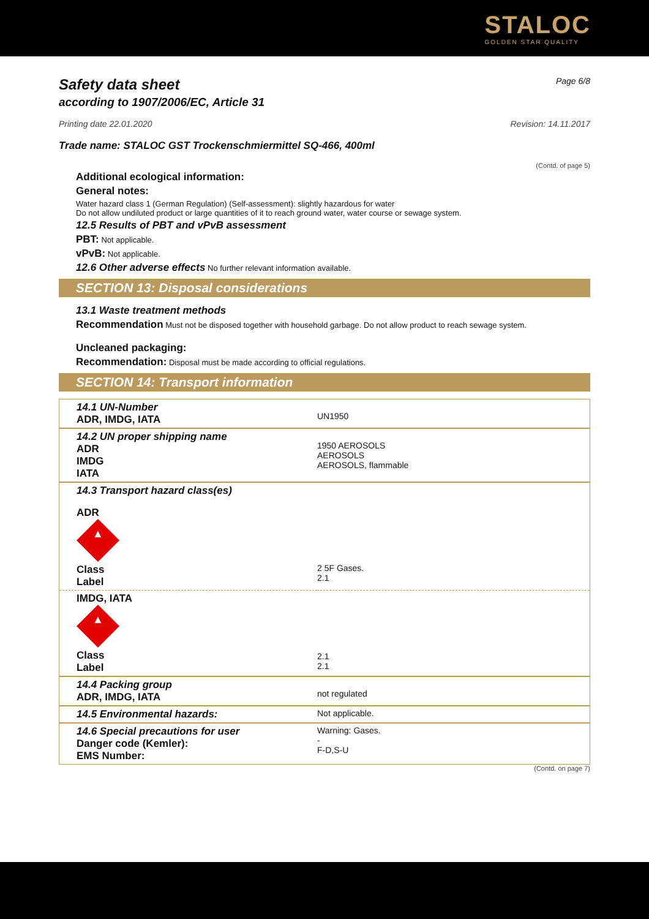STALOC
GOLDEN STAR QUALITY
Safety data sheet Page 6/8
according to 1907/2006/EC, Article 31
Printing date 22.01.2020 Revision: 14.11.2017
Trade name: STALOC GST Trockenschmiermittel SQ-466, 400ml
(Contd. of page 5)
Additional ecological information:
General notes:
Water hazard class 1 (German Regulation) (Self-assessment): slightly hazardous for water
Do not allow undiluted product or large quantities of it to reach ground water, water course or sewage system.
12.5 Results of PBT and vPvB assessment
PBT: Not applicable.
vPvB: Not applicable.
12.6 Other adverse effects No further relevant information available.
SECTION 13: Disposal considerations
13.1 Waste treatment methods
Recommendation Must not be disposed together with household garbage. Do not allow product to reach sewage system.
Uncleaned packaging:
Recommendation: Disposal must be made according to official regulations.
SECTION 14: Transport information
| 14.1 UN-Number ADR, IMDG, IATA | UN1950 |
| 14.2 UN proper shipping name ADR IMDG IATA | 1950 AEROSOLS AEROSOLS AEROSOLS, flammable |
| 14.3 Transport hazard class(es) ADR ▲ Class Label | 2 5F Gases. 2.1 |
| IMDG, IATA ▲ Class Label | 2.1 2.1 |
| 14.4 Packing group ADR, IMDG, IATA | not regulated |
| 14.5 Environmental hazards: | Not applicable. |
| 14.6 Special precautions for user Danger code (Kemler): EMS Number: | Warning: Gases. - F-D,S-U |
(Contd. on page 7)